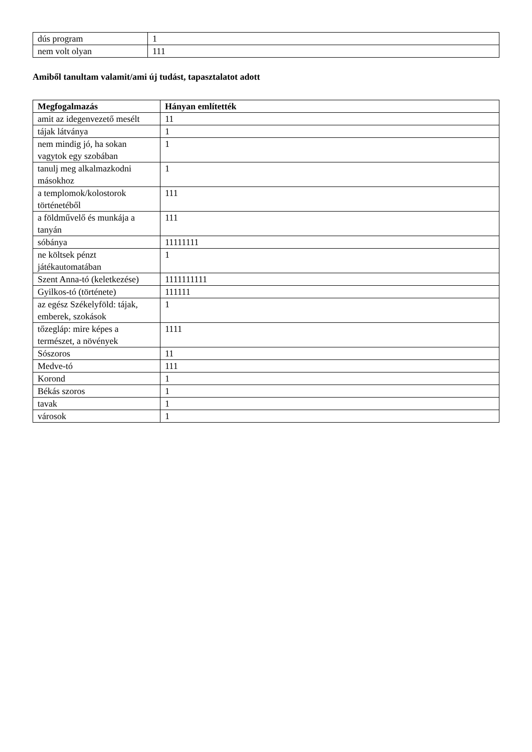| dús program | 1 |
| nem volt olyan | 111 |
Amiből tanultam valamit/ami új tudást, tapasztalatot adott
| Megfogalmazás | Hányan említették |
| --- | --- |
| amit az idegenvezető mesélt | 11 |
| tájak látványa | 1 |
| nem mindig jó, ha sokan vagytok egy szobában | 1 |
| tanulj meg alkalmazkodni másokhoz | 1 |
| a templomok/kolostorok történetéből | 111 |
| a földművelő és munkája a tanyán | 111 |
| sóbánya | 11111111 |
| ne költsek pénzt játékautomatában | 1 |
| Szent Anna-tó (keletkezése) | 1111111111 |
| Gyilkos-tó (története) | 111111 |
| az egész Székelyföld: tájak, emberek, szokások | 1 |
| tőzegláp: mire képes a természet, a növények | 1111 |
| Sószoros | 11 |
| Medve-tó | 111 |
| Korond | 1 |
| Békás szoros | 1 |
| tavak | 1 |
| városok | 1 |